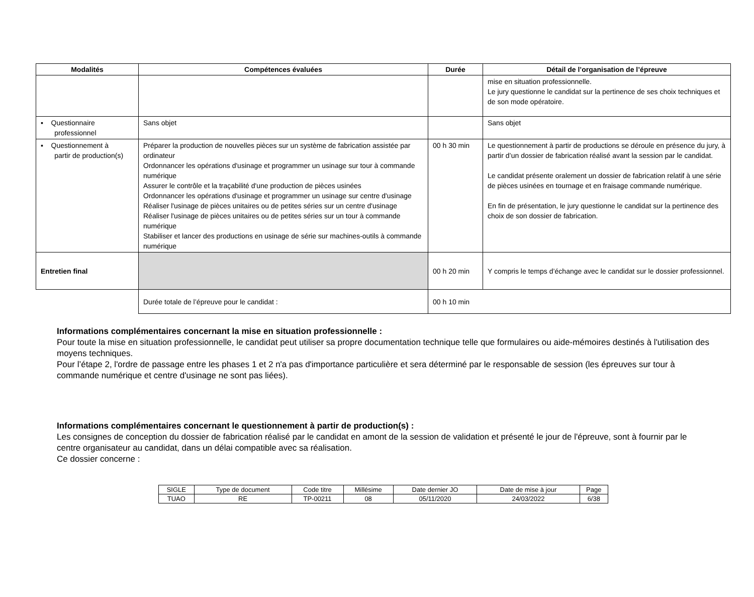| Modalités | Compétences évaluées | Durée | Détail de l’organisation de l’épreuve |
| --- | --- | --- | --- |
| | | | mise en situation professionnelle. Le jury questionne le candidat sur la pertinence de ses choix techniques et de son mode opératoire. |
| ▪ Questionnaire professionnel | Sans objet | | Sans objet |
| ▪ Questionnement à partir de production(s) | Préparer la production de nouvelles pièces sur un système de fabrication assistée par ordinateur Ordonnancer les opérations d'usinage et programmer un usinage sur tour à commande numérique Assurer le contrôle et la traçabilité d'une production de pièces usinées Ordonnancer les opérations d'usinage et programmer un usinage sur centre d'usinage Réaliser l'usinage de pièces unitaires ou de petites séries sur un centre d'usinage Réaliser l'usinage de pièces unitaires ou de petites séries sur un tour à commande numérique Stabiliser et lancer des productions en usinage de série sur machines-outils à commande numérique | 00 h 30 min | Le questionnement à partir de productions se déroule en présence du jury, à partir d’un dossier de fabrication réalisé avant la session par le candidat. Le candidat présente oralement un dossier de fabrication relatif à une série de pièces usinées en tournage et en fraisage commande numérique. En fin de présentation, le jury questionne le candidat sur la pertinence des choix de son dossier de fabrication. |
| Entretien final | | 00 h 20 min | Y compris le temps d’échange avec le candidat sur le dossier professionnel. |
| | Durée totale de l’épreuve pour le candidat : | 00 h 10 min | |
Informations complémentaires concernant la mise en situation professionnelle :
Pour toute la mise en situation professionnelle, le candidat peut utiliser sa propre documentation technique telle que formulaires ou aide-mémoires destinés à l'utilisation des moyens techniques.
Pour l’étape 2, l'ordre de passage entre les phases 1 et 2 n'a pas d'importance particulière et sera déterminé par le responsable de session (les épreuves sur tour à commande numérique et centre d'usinage ne sont pas liées).
Informations complémentaires concernant le questionnement à partir de production(s) :
Les consignes de conception du dossier de fabrication réalisé par le candidat en amont de la session de validation et présenté le jour de l'épreuve, sont à fournir par le centre organisateur au candidat, dans un délai compatible avec sa réalisation.
Ce dossier concerne :
| SIGLE | Type de document | Code titre | Millésime | Date dernier JO | Date de mise à jour | Page |
| TUAO | RE | TP-00211 | 08 | 05/11/2020 | 24/03/2022 | 6/38 |